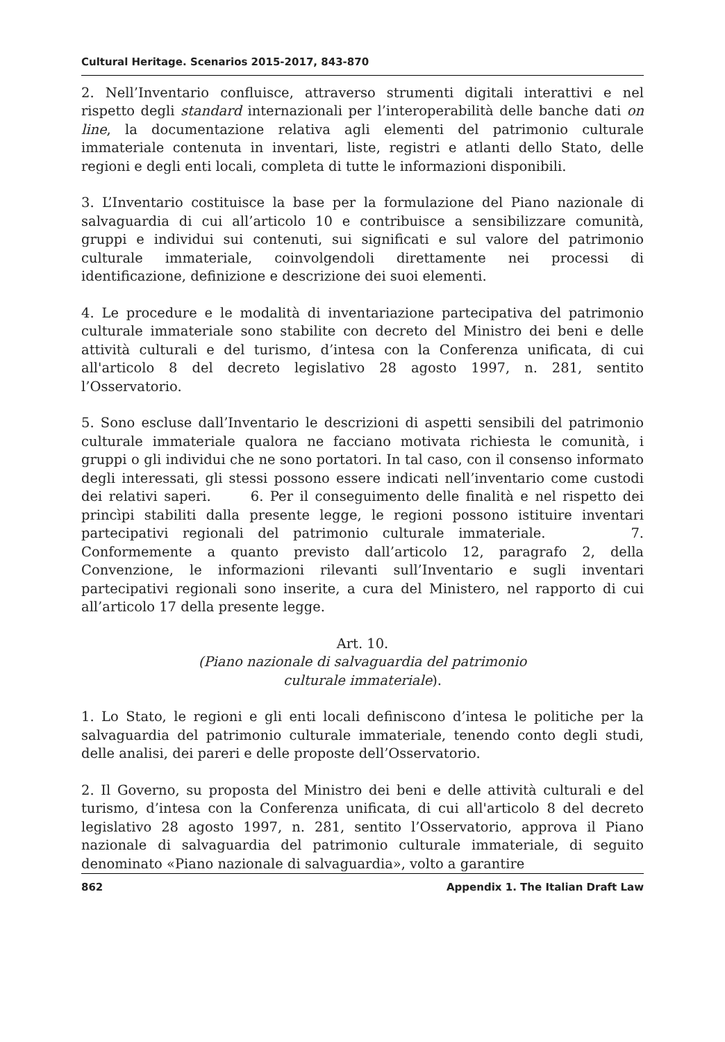Cultural Heritage. Scenarios 2015-2017, 843-870
2. Nell’Inventario confluisce, attraverso strumenti digitali interattivi e nel rispetto degli standard internazionali per l’interoperabilità delle banche dati on line, la documentazione relativa agli elementi del patrimonio culturale immateriale contenuta in inventari, liste, registri e atlanti dello Stato, delle regioni e degli enti locali, completa di tutte le informazioni disponibili.
3. L’Inventario costituisce la base per la formulazione del Piano nazionale di salvaguardia di cui all’articolo 10 e contribuisce a sensibilizzare comunità, gruppi e individui sui contenuti, sui significati e sul valore del patrimonio culturale immateriale, coinvolgendoli direttamente nei processi di identificazione, definizione e descrizione dei suoi elementi.
4. Le procedure e le modalità di inventariazione partecipativa del patrimonio culturale immateriale sono stabilite con decreto del Ministro dei beni e delle attività culturali e del turismo, d’intesa con la Conferenza unificata, di cui all'articolo 8 del decreto legislativo 28 agosto 1997, n. 281, sentito l’Osservatorio.
5. Sono escluse dall’Inventario le descrizioni di aspetti sensibili del patrimonio culturale immateriale qualora ne facciano motivata richiesta le comunità, i gruppi o gli individui che ne sono portatori. In tal caso, con il consenso informato degli interessati, gli stessi possono essere indicati nell’inventario come custodi dei relativi saperi. 6. Per il conseguimento delle finalità e nel rispetto dei princìpi stabiliti dalla presente legge, le regioni possono istituire inventari partecipativi regionali del patrimonio culturale immateriale. 7. Conformemente a quanto previsto dall’articolo 12, paragrafo 2, della Convenzione, le informazioni rilevanti sull’Inventario e sugli inventari partecipativi regionali sono inserite, a cura del Ministero, nel rapporto di cui all’articolo 17 della presente legge.
Art. 10.
(Piano nazionale di salvaguardia del patrimonio
culturale immateriale).
1. Lo Stato, le regioni e gli enti locali definiscono d’intesa le politiche per la salvaguardia del patrimonio culturale immateriale, tenendo conto degli studi, delle analisi, dei pareri e delle proposte dell’Osservatorio.
2. Il Governo, su proposta del Ministro dei beni e delle attività culturali e del turismo, d’intesa con la Conferenza unificata, di cui all'articolo 8 del decreto legislativo 28 agosto 1997, n. 281, sentito l’Osservatorio, approva il Piano nazionale di salvaguardia del patrimonio culturale immateriale, di seguito denominato «Piano nazionale di salvaguardia», volto a garantire
862 Appendix 1. The Italian Draft Law